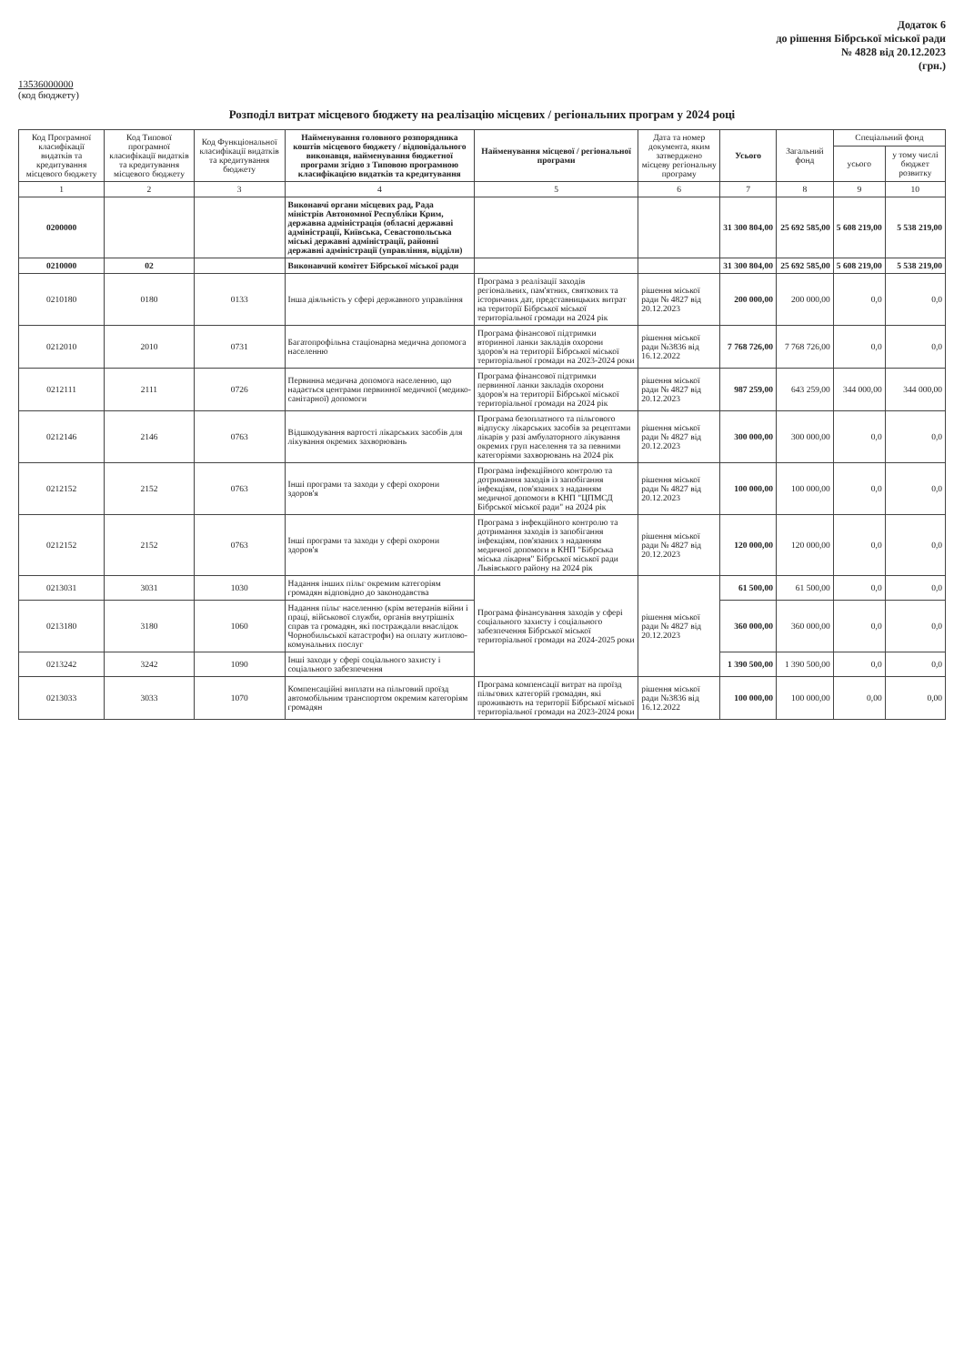Додаток 6
до рішення Бібрської міської ради
№ 4828 від 20.12.2023
(грн.)
13536000000
(код бюджету)
Розподіл витрат місцевого бюджету на реалізацію місцевих / регіональних програм у 2024 році
| Код Програмної класифікації видатків та кредитування місцевого бюджету | Код Типової програмної класифікації видатків та кредитування місцевого бюджету | Код Функціональної класифікації видатків та кредитування бюджету | Найменування головного розпорядника коштів місцевого бюджету / відповідального виконавця, найменування бюджетної програми згідно з Типовою програмною класифікацією видатків та кредитування | Найменування місцевої / регіональної програми | Дата та номер документа, яким затверджено місцеву регіональну програму | Усього | Загальний фонд | Спеціальний фонд | |
| --- | --- | --- | --- | --- | --- | --- | --- | --- | --- |
| | | | | | | | | усього | у тому числі бюджет розвитку |
| 1 | 2 | 3 | 4 | 5 | 6 | 7 | 8 | 9 | 10 |
| 0200000 | | | Виконавчі органи місцевих рад, Рада міністрів Автономної Республіки Крим, державна адміністрація (обласні державні адміністрації, Київська, Севастопольська міські державні адміністрації, районні державні адміністрації (управління, відділи) | | | 31 300 804,00 | 25 692 585,00 | 5 608 219,00 | 5 538 219,00 |
| 0210000 | 02 | | Виконавчий комітет Бібрської міської ради | | | 31 300 804,00 | 25 692 585,00 | 5 608 219,00 | 5 538 219,00 |
| 0210180 | 0180 | 0133 | Інша діяльність у сфері державного управління | Програма з реалізації заходів регіональних, пам'ятних, святкових та історичних дат, представницьких витрат на території Бібрської міської територіальної громади на 2024 рік | рішення міської ради № 4827 від 20.12.2023 | 200 000,00 | 200 000,00 | 0,0 | 0,0 |
| 0212010 | 2010 | 0731 | Багатопрофільна стаціонарна медична допомога населенню | Програма фінансової підтримки вторинної ланки закладів охорони здоров'я на території Бібрської міської територіальної громади на 2023-2024 роки | рішення міської ради №3836 від 16.12.2022 | 7 768 726,00 | 7 768 726,00 | 0,0 | 0,0 |
| 0212111 | 2111 | 0726 | Первинна медична допомога населенню, що надається центрами первинної медичної (медико-санітарної) допомоги | Програма фінансової підтримки первинної ланки закладів охорони здоров'я на території Бібрської міської територіальної громади на 2024 рік | рішення міської ради № 4827 від 20.12.2023 | 987 259,00 | 643 259,00 | 344 000,00 | 344 000,00 |
| 0212146 | 2146 | 0763 | Відшкодування вартості лікарських засобів для лікування окремих захворювань | Програма безоплатного та пільгового відпуску лікарських засобів за рецептами лікарів у разі амбулаторного лікування окремих груп населення та за певними категоріями захворювань на 2024 рік | рішення міської ради № 4827 від 20.12.2023 | 300 000,00 | 300 000,00 | 0,0 | 0,0 |
| 0212152 | 2152 | 0763 | Інші програми та заходи у сфері охорони здоров'я | Програма інфекційного контролю та дотримання заходів із запобігання інфекціям, пов'язаних з наданням медичної допомоги в КНП "ЦПМСД Бібрської міської ради" на 2024 рік | рішення міської ради № 4827 від 20.12.2023 | 100 000,00 | 100 000,00 | 0,0 | 0,0 |
| 0212152 | 2152 | 0763 | Інші програми та заходи у сфері охорони здоров'я | Програма з інфекційного контролю та дотримання заходів із запобігання інфекціям, пов'язаних з наданням медичної допомоги в КНП "Бібрська міська лікарня" Бібрської міської ради Львівського району на 2024 рік | рішення міської ради № 4827 від 20.12.2023 | 120 000,00 | 120 000,00 | 0,0 | 0,0 |
| 0213031 | 3031 | 1030 | Надання інших пільг окремим категоріям громадян відповідно до законодавства | Програма фінансування заходів у сфері соціального захисту і соціального забезпечення Бібрської міської територіальної громади на 2024-2025 роки | рішення міської ради № 4827 від 20.12.2023 | 61 500,00 | 61 500,00 | 0,0 | 0,0 |
| 0213180 | 3180 | 1060 | Надання пільг населенню (крім ветеранів війни і праці, військової служби, органів внутрішніх справ та громадян, які постраждали внаслідок Чорнобильської катастрофи) на оплату житлово-комунальних послуг | | | 360 000,00 | 360 000,00 | 0,0 | 0,0 |
| 0213242 | 3242 | 1090 | Інші заходи у сфері соціального захисту і соціального забезпечення | | | 1 390 500,00 | 1 390 500,00 | 0,0 | 0,0 |
| 0213033 | 3033 | 1070 | Компенсаційні виплати на пільговий проїзд автомобільним транспортом окремим категоріям громадян | Програма компенсації витрат на проїзд пільгових категорій громадян, які проживають на території Бібрської міської територіальної громади на 2023-2024 роки | рішення міської ради №3836 від 16.12.2022 | 100 000,00 | 100 000,00 | 0,00 | 0,00 |